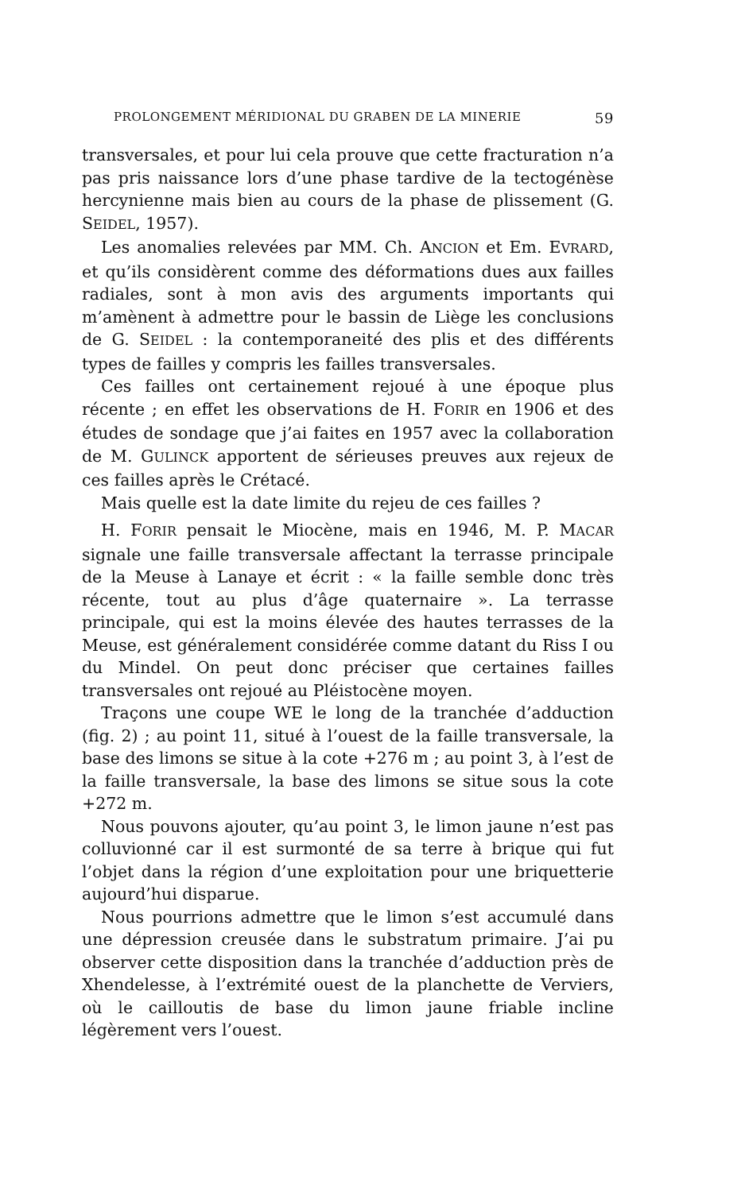PROLONGEMENT MÉRIDIONAL DU GRABEN DE LA MINERIE 59
transversales, et pour lui cela prouve que cette fracturation n’a pas pris naissance lors d’une phase tardive de la tectogénèse hercynienne mais bien au cours de la phase de plissement (G. SEIDEL, 1957).
Les anomalies relevées par MM. Ch. ANCION et Em. EVRARD, et qu’ils considèrent comme des déformations dues aux failles radiales, sont à mon avis des arguments importants qui m’amènent à admettre pour le bassin de Liège les conclusions de G. SEIDEL : la contemporaneité des plis et des différents types de failles y compris les failles transversales.
Ces failles ont certainement rejoué à une époque plus récente ; en effet les observations de H. FORIR en 1906 et des études de sondage que j’ai faites en 1957 avec la collaboration de M. GULINCK apportent de sérieuses preuves aux rejeux de ces failles après le Crétacé.
Mais quelle est la date limite du rejeu de ces failles ?
H. FORIR pensait le Miocène, mais en 1946, M. P. MACAR signale une faille transversale affectant la terrasse principale de la Meuse à Lanaye et écrit : « la faille semble donc très récente, tout au plus d’âge quaternaire ». La terrasse principale, qui est la moins élevée des hautes terrasses de la Meuse, est généralement considérée comme datant du Riss I ou du Mindel. On peut donc préciser que certaines failles transversales ont rejoué au Pléisto­cène moyen.
Traçons une coupe WE le long de la tranchée d’adduction (fig. 2) ; au point 11, situé à l’ouest de la faille transversale, la base des limons se situe à la cote +276 m ; au point 3, à l’est de la faille transversale, la base des limons se situe sous la cote +272 m.
Nous pouvons ajouter, qu’au point 3, le limon jaune n’est pas colluvionné car il est surmonté de sa terre à brique qui fut l’objet dans la région d’une exploitation pour une briquetterie aujourd’hui disparue.
Nous pourrions admettre que le limon s’est accumulé dans une dépression creusée dans le substratum primaire. J’ai pu observer cette disposition dans la tranchée d’adduction près de Xhendelesse, à l’extrémité ouest de la planchette de Verviers, où le cailloutis de base du limon jaune friable incline légèrement vers l’ouest.